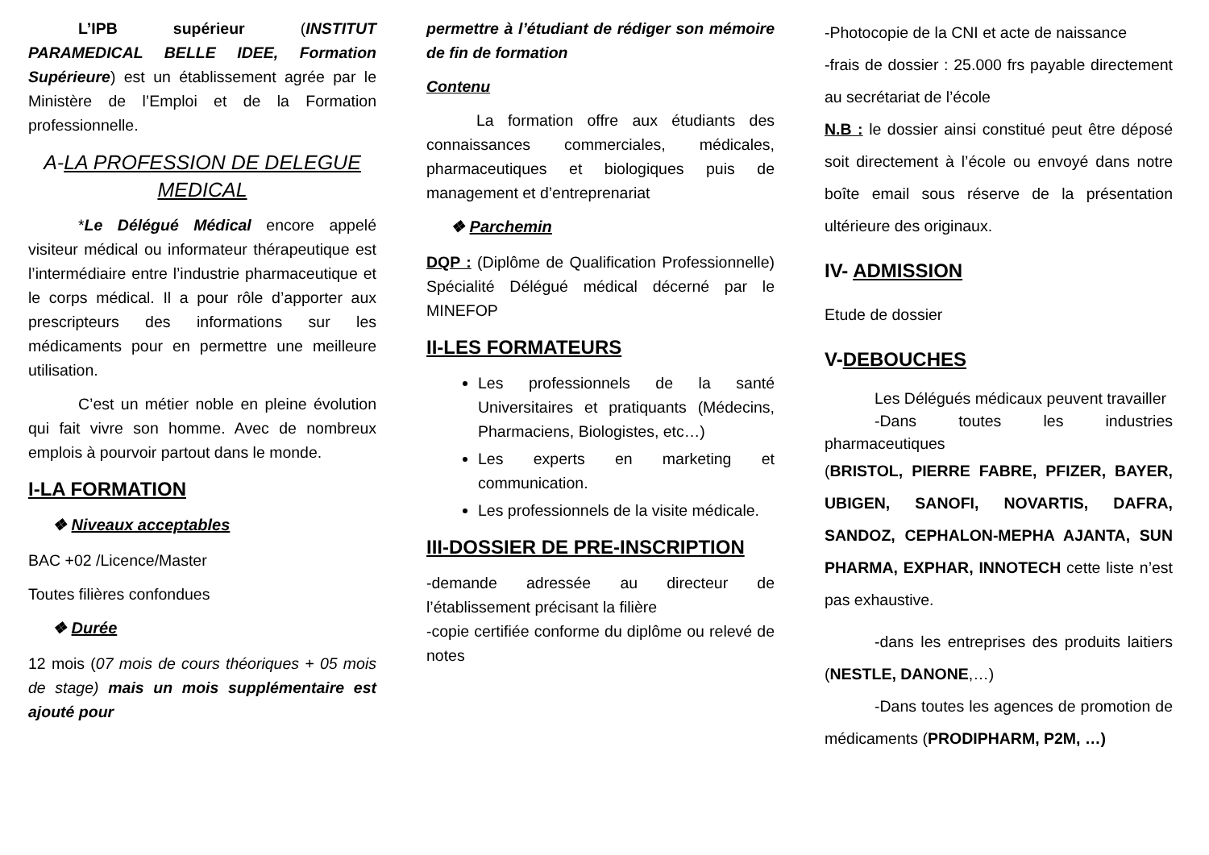L’IPB supérieur (INSTITUT PARAMEDICAL BELLE IDEE, Formation Supérieure) est un établissement agrée par le Ministère de l’Emploi et de la Formation professionnelle.
A-LA PROFESSION DE DELEGUE MEDICAL
*Le Délégué Médical encore appelé visiteur médical ou informateur thérapeutique est l’intermédiaire entre l’industrie pharmaceutique et le corps médical. Il a pour rôle d’apporter aux prescripteurs des informations sur les médicaments pour en permettre une meilleure utilisation.
C’est un métier noble en pleine évolution qui fait vivre son homme. Avec de nombreux emplois à pourvoir partout dans le monde.
I-LA FORMATION
❖ Niveaux acceptables
BAC +02 /Licence/Master
Toutes filières confondues
❖ Durée
12 mois (07 mois de cours théoriques + 05 mois de stage) mais un mois supplémentaire est ajouté pour
permettre à l’étudiant de rédiger son mémoire de fin de formation
Contenu
La formation offre aux étudiants des connaissances commerciales, médicales, pharmaceutiques et biologiques puis de management et d’entreprenariat
❖ Parchemin
DQP : (Diplôme de Qualification Professionnelle) Spécialité Délégué médical décerné par le MINEFOP
II-LES FORMATEURS
Les professionnels de la santé Universitaires et pratiquants (Médecins, Pharmaciens, Biologistes, etc…)
Les experts en marketing et communication.
Les professionnels de la visite médicale.
III-DOSSIER DE PRE-INSCRIPTION
-demande adressée au directeur de l’établissement précisant la filière
-copie certifiée conforme du diplôme ou relevé de notes
-Photocopie de la CNI et acte de naissance
-frais de dossier : 25.000 frs payable directement au secrétariat de l’école
N.B : le dossier ainsi constitué peut être déposé soit directement à l’école ou envoyé dans notre boîte email sous réserve de la présentation ultérieure des originaux.
IV- ADMISSION
Etude de dossier
V-DEBOUCHES
Les Délégués médicaux peuvent travailler
-Dans toutes les industries pharmaceutiques
(BRISTOL, PIERRE FABRE, PFIZER, BAYER, UBIGEN, SANOFI, NOVARTIS, DAFRA, SANDOZ, CEPHALON-MEPHA AJANTA, SUN PHARMA, EXPHAR, INNOTECH cette liste n’est pas exhaustive.
-dans les entreprises des produits laitiers (NESTLE, DANONE,…)
-Dans toutes les agences de promotion de médicaments (PRODIPHARM, P2M, …)